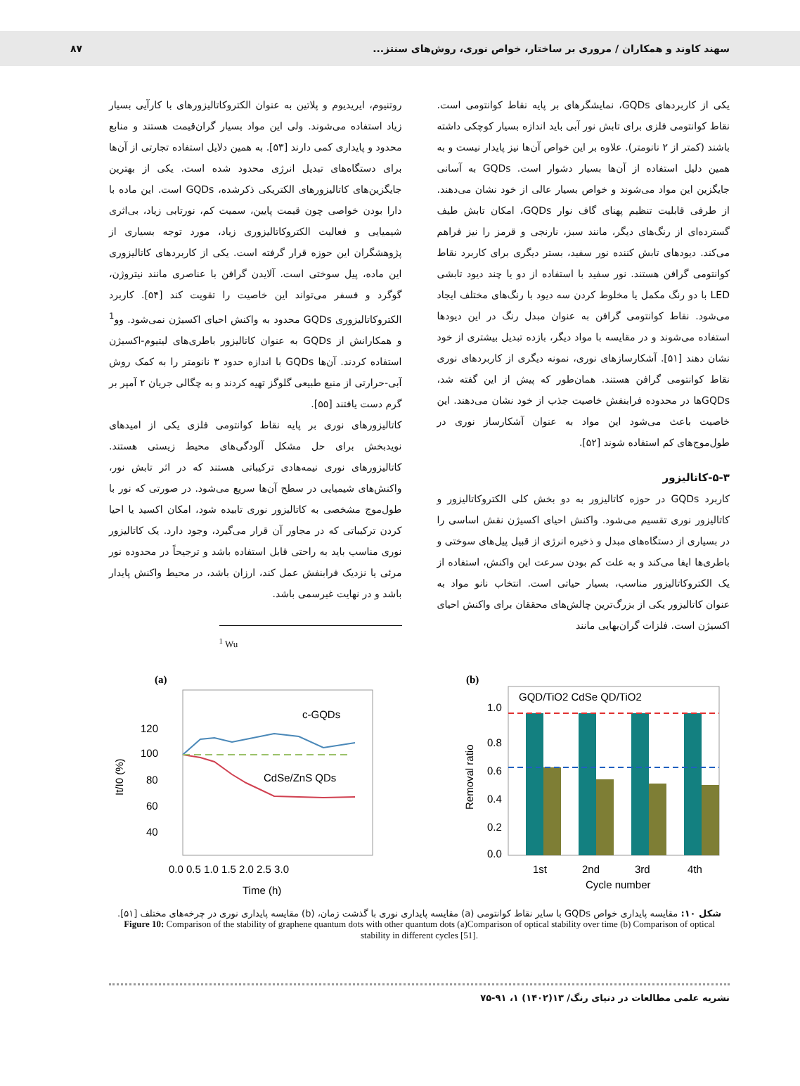سهند کاوند و همکاران / مروری بر ساختار، خواص نوری، روش‌های سنتز... ۸۷
یکی از کاربردهای GQDs، نمایشگرهای بر پایه نقاط کوانتومی است. نقاط کوانتومی فلزی برای تابش نور آبی باید اندازه بسیار کوچکی داشته باشند (کمتر از ۲ نانومتر). علاوه بر این خواص آن‌ها نیز پایدار نیست و به همین دلیل استفاده از آن‌ها بسیار دشوار است. GQDs به آسانی جایگزین این مواد می‌شوند و خواص بسیار عالی از خود نشان می‌دهند. از طرفی قابلیت تنظیم پهنای گاف نوار GQDs، امکان تابش طیف گسترده‌ای از رنگ‌های دیگر، مانند سبز، نارنجی و قرمز را نیز فراهم می‌کند. دیودهای تابش کننده نور سفید، بستر دیگری برای کاربرد نقاط کوانتومی گرافن هستند. نور سفید با استفاده از دو یا چند دیود تابشی LED با دو رنگ مکمل یا مخلوط کردن سه دیود با رنگ‌های مختلف ایجاد می‌شود. نقاط کوانتومی گرافن به عنوان مبدل رنگ در این دیودها استفاده می‌شوند و در مقایسه با مواد دیگر، بازده تبدیل بیشتری از خود نشان دهند [۵۱]. آشکارسازهای نوری، نمونه دیگری از کاربردهای نوری نقاط کوانتومی گرافن هستند. همان‌طور که پیش از این گفته شد، GQDsها در محدوده فرابنفش خاصیت جذب از خود نشان می‌دهند. این خاصیت باعث می‌شود این مواد به عنوان آشکارساز نوری در طول‌موج‌های کم استفاده شوند [۵۲].
۵-۳-کاتالیزور
کاربرد GQDs در حوزه کاتالیزور به دو بخش کلی الکتروکاتالیزور و کاتالیزور نوری تقسیم می‌شود. واکنش احیای اکسیژن نقش اساسی را در بسیاری از دستگاه‌های مبدل و ذخیره انرژی از قبیل پیل‌های سوختی و باطری‌ها ایفا می‌کند و به علت کم بودن سرعت این واکنش، استفاده از یک الکتروکاتالیزور مناسب، بسیار حیاتی است. انتخاب نانو مواد به عنوان کاتالیزور یکی از بزرگ‌ترین چالش‌های محققان برای واکنش احیای اکسیژن است. فلزات گران‌بهایی مانند
روتنیوم، ایریدیوم و پلاتین به عنوان الکتروکاتالیزورهای با کارآیی بسیار زیاد استفاده می‌شوند. ولی این مواد بسیار گران‌قیمت هستند و منابع محدود و پایداری کمی دارند [۵۳]. به همین دلایل استفاده تجارتی از آن‌ها برای دستگاه‌های تبدیل انرژی محدود شده است. یکی از بهترین جایگزین‌های کاتالیزورهای الکتریکی ذکرشده، GQDs است. این ماده با دارا بودن خواصی چون قیمت پایین، سمیت کم، نورتابی زیاد، بی‌اثری شیمیایی و فعالیت الکتروکاتالیزوری زیاد، مورد توجه بسیاری از پژوهشگران این حوزه قرار گرفته است. یکی از کاربردهای کاتالیزوری این ماده، پیل سوختی است. آلایدن گرافن با عناصری مانند نیتروژن، گوگرد و فسفر می‌تواند این خاصیت را تقویت کند [۵۴]. کاربرد الکتروکاتالیزوری GQDs محدود به واکنش احیای اکسیژن نمی‌شود. وو<sup>1</sup> و همکارانش از GQDs به عنوان کاتالیزور باطری‌های لیتیوم-اکسیژن استفاده کردند. آن‌ها GQDs با اندازه حدود ۳ نانومتر را به کمک روش آبی-حرارتی از منبع طبیعی گلوگز تهیه کردند و به چگالی جریان ۲ آمپر بر گرم دست یافتند [۵۵].
کاتالیزورهای نوری بر پایه نقاط کوانتومی فلزی یکی از امیدهای نویدبخش برای حل مشکل آلودگی‌های محیط زیستی هستند. کاتالیزورهای نوری نیمه‌هادی ترکیباتی هستند که در اثر تابش نور، واکنش‌های شیمیایی در سطح آن‌ها سریع می‌شود. در صورتی که نور با طول‌موج مشخصی به کاتالیزور نوری تابیده شود، امکان اکسید یا احیا کردن ترکیباتی که در مجاور آن قرار می‌گیرد، وجود دارد. یک کاتالیزور نوری مناسب باید به راحتی قابل استفاده باشد و ترجیحاً در محدوده نور مرئی یا نزدیک فرابنفش عمل کند، ارزان باشد، در محیط واکنش پایدار باشد و در نهایت غیرسمی باشد.
<sup>1</sup> Wu
(a)
120
100
80
60
40
It/I0 (%)
c-GQDs
CdSe/ZnS QDs
0.0 0.5 1.0 1.5 2.0 2.5 3.0
Time (h)
(b)
1.0
0.8
0.6
0.4
0.2
0.0
Removal ratio
GQD/TiO2 CdSe QD/TiO2
1st
2nd
3rd
4th
Cycle number
شکل ۱۰: مقایسه پایداری خواص GQDs با سایر نقاط کوانتومی (a) مقایسه پایداری نوری با گذشت زمان، (b) مقایسه پایداری نوری در چرخه‌های مختلف [۵۱].
Figure 10: Comparison of the stability of graphene quantum dots with other quantum dots (a)Comparison of optical stability over time (b) Comparison of optical stability in different cycles [51].
نشریه علمی مطالعات در دنیای رنگ/ ۱۳(۱۴۰۲) ۱، ۹۱-۷۵